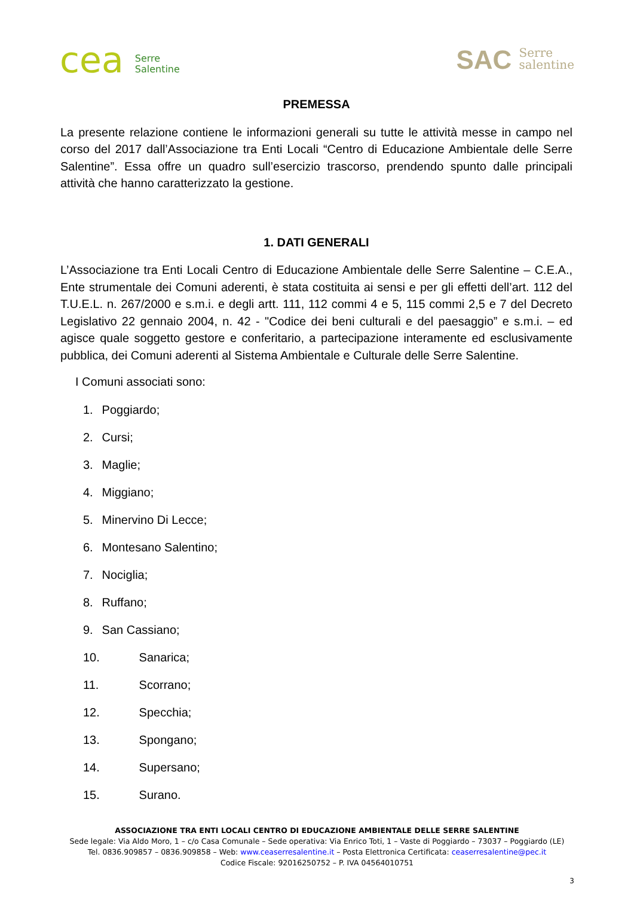cea Serre
Salentine
SAC Serre
salentine
PREMESSA
La presente relazione contiene le informazioni generali su tutte le attività messe in campo nel corso del 2017 dall’Associazione tra Enti Locali “Centro di Educazione Ambientale delle Serre Salentine”. Essa offre un quadro sull’esercizio trascorso, prendendo spunto dalle principali attività che hanno caratterizzato la gestione.
1. DATI GENERALI
L’Associazione tra Enti Locali Centro di Educazione Ambientale delle Serre Salentine – C.E.A., Ente strumentale dei Comuni aderenti, è stata costituita ai sensi e per gli effetti dell’art. 112 del T.U.E.L. n. 267/2000 e s.m.i. e degli artt. 111, 112 commi 4 e 5, 115 commi 2,5 e 7 del Decreto Legislativo 22 gennaio 2004, n. 42 - "Codice dei beni culturali e del paesaggio” e s.m.i. – ed agisce quale soggetto gestore e conferitario, a partecipazione interamente ed esclusivamente pubblica, dei Comuni aderenti al Sistema Ambientale e Culturale delle Serre Salentine.
I Comuni associati sono:
1. Poggiardo;
2. Cursi;
3. Maglie;
4. Miggiano;
5. Minervino Di Lecce;
6. Montesano Salentino;
7. Nociglia;
8. Ruffano;
9. San Cassiano;
10. Sanarica;
11. Scorrano;
12. Specchia;
13. Spongano;
14. Supersano;
15. Surano.
ASSOCIAZIONE TRA ENTI LOCALI CENTRO DI EDUCAZIONE AMBIENTALE DELLE SERRE SALENTINE
Sede legale: Via Aldo Moro, 1 – c/o Casa Comunale – Sede operativa: Via Enrico Toti, 1 – Vaste di Poggiardo – 73037 – Poggiardo (LE)
Tel. 0836.909857 – 0836.909858 – Web: www.ceaserresalentine.it – Posta Elettronica Certificata: ceaserresalentine@pec.it
Codice Fiscale: 92016250752 – P. IVA 04564010751
3